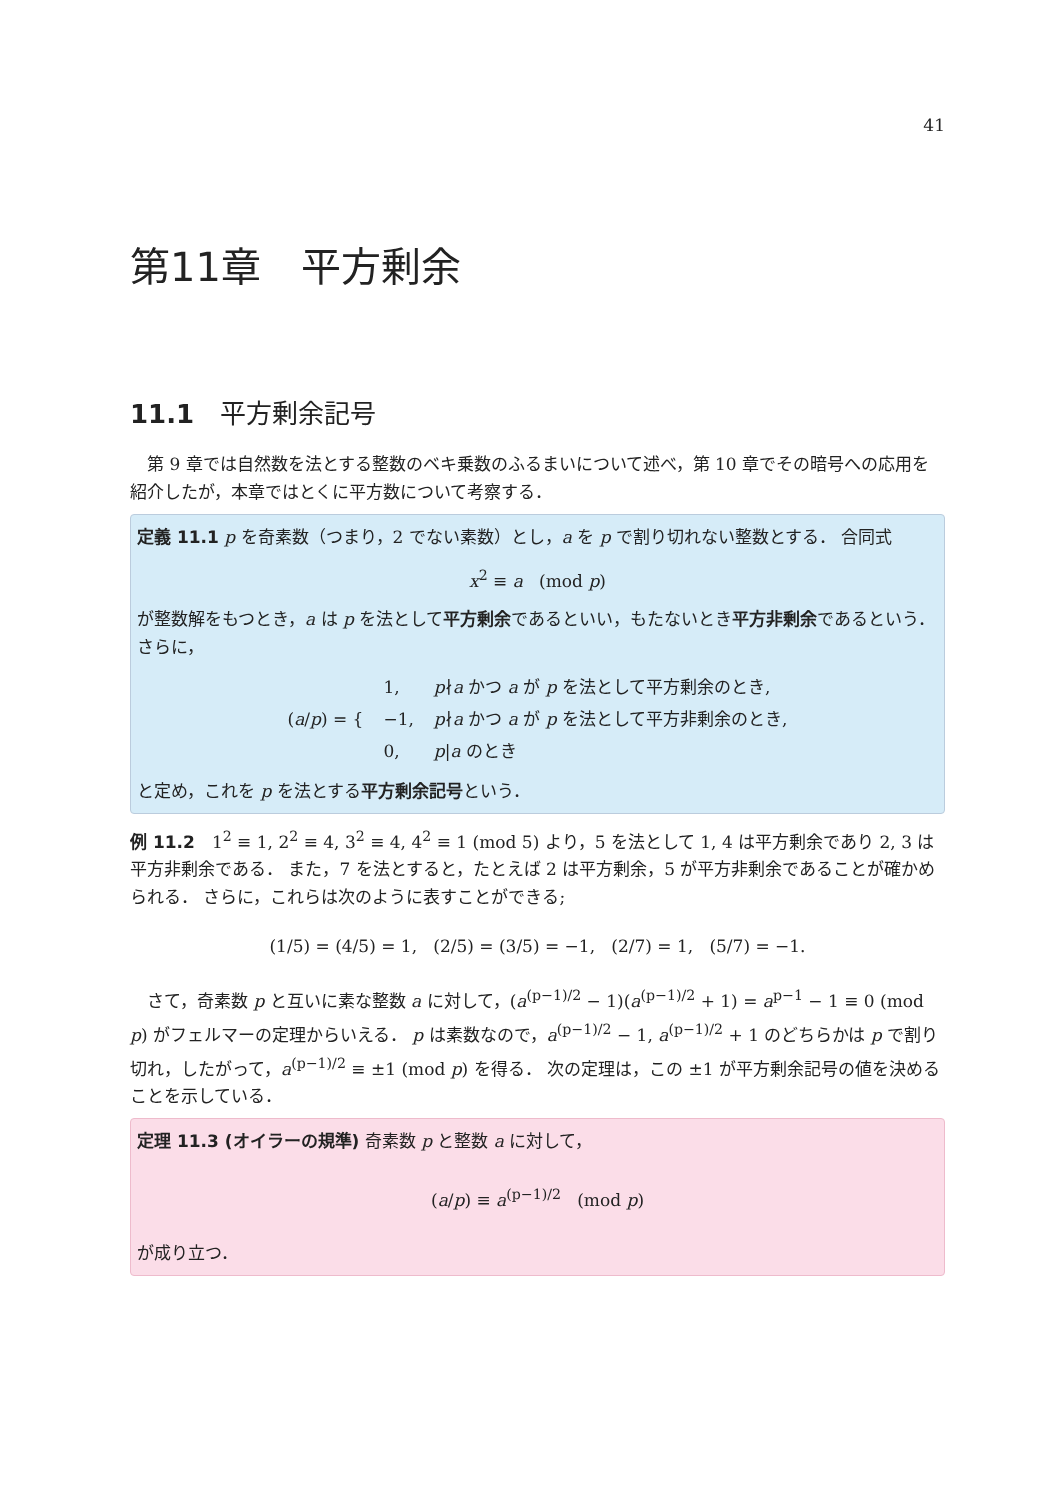41
第11章　平方剰余
11.1　平方剰余記号
第 9 章では自然数を法とする整数のベキ乗数のふるまいについて述べ，第 10 章でその暗号への応用を紹介したが，本章ではとくに平方数について考察する．
定義 11.1 p を奇素数（つまり，2 でない素数）とし，a を p で割り切れない整数とする． 合同式
x<sup>2</sup> ≡ a (mod p)
が整数解をもつとき，a は p を法として平方剰余であるといい，もたないとき平方非剰余であるという． さらに，
| ( a / p ) = { | 1, | p ∤ a かつ a が p を法として平方剰余のとき, |
| | −1, | p ∤ a かつ a が p を法として平方非剰余のとき, |
| | 0, | p / a のとき |
と定め，これを p を法とする平方剰余記号という．
例 11.2　1<sup>2</sup> ≡ 1, 2<sup>2</sup> ≡ 4, 3<sup>2</sup> ≡ 4, 4<sup>2</sup> ≡ 1 (mod 5) より，5 を法として 1, 4 は平方剰余であり 2, 3 は平方非剰余である． また，7 を法とすると，たとえば 2 は平方剰余，5 が平方非剰余であることが確かめられる． さらに，これらは次のように表すことができる;
(1/5) = (4/5) = 1, (2/5) = (3/5) = −1, (2/7) = 1, (5/7) = −1.
さて，奇素数 p と互いに素な整数 a に対して，(a<sup>(p−1)/2</sup> − 1)(a<sup>(p−1)/2</sup> + 1) = a<sup>p−1</sup> − 1 ≡ 0 (mod p) がフェルマーの定理からいえる． p は素数なので，a<sup>(p−1)/2</sup> − 1, a<sup>(p−1)/2</sup> + 1 のどちらかは p で割り切れ，したがって，a<sup>(p−1)/2</sup> ≡ ±1 (mod p) を得る． 次の定理は，この ±1 が平方剰余記号の値を決めることを示している．
定理 11.3 (オイラーの規準) 奇素数 p と整数 a に対して，
(a/p) ≡ a<sup>(p−1)/2</sup> (mod p)
が成り立つ．